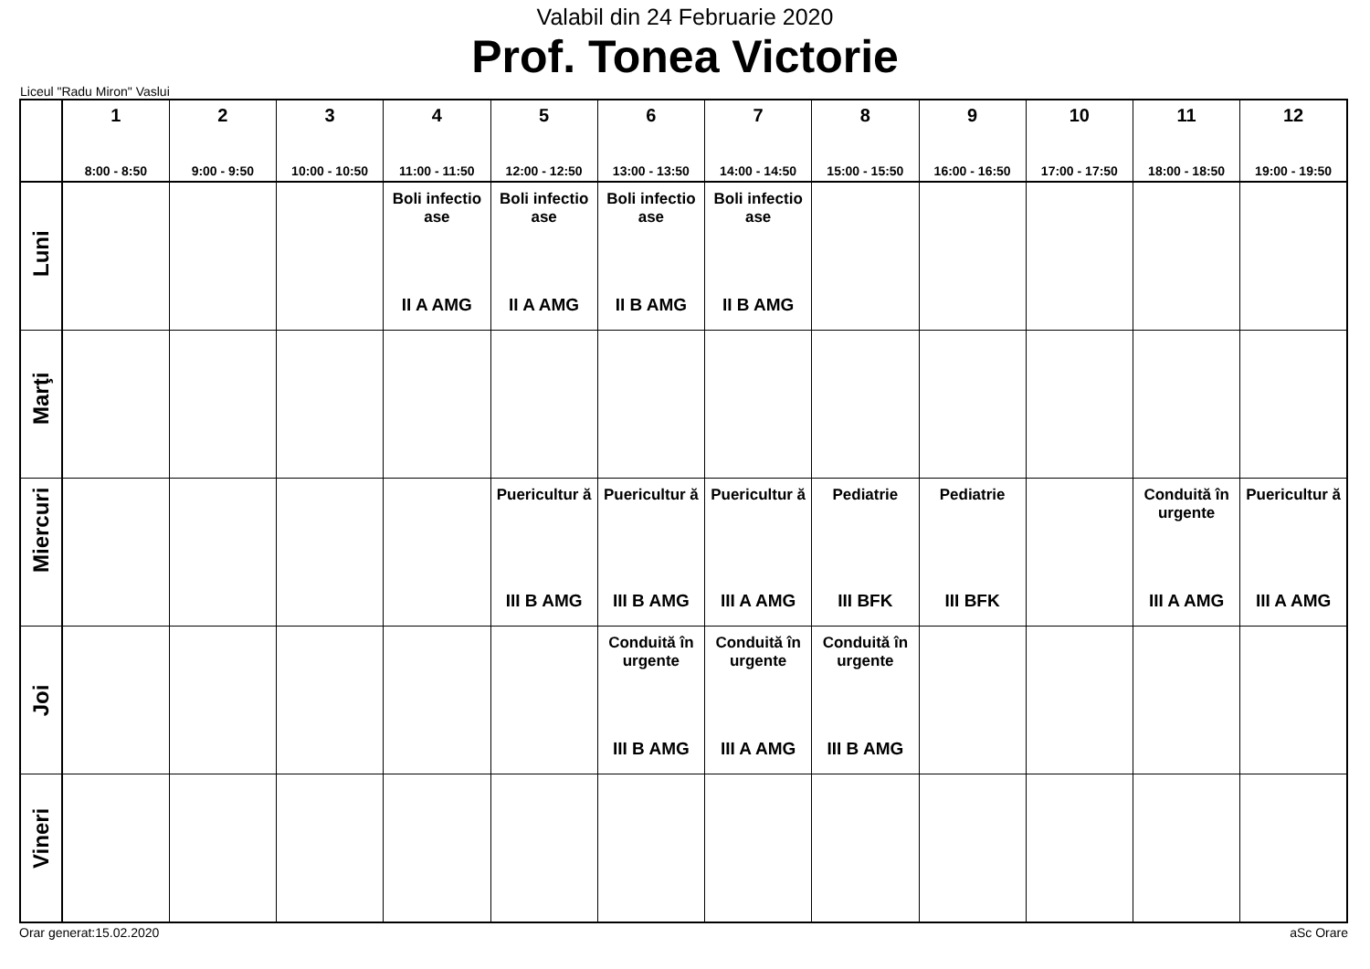Valabil din 24 Februarie 2020
Prof. Tonea Victorie
Liceul "Radu Miron" Vaslui
| | 1 8:00 - 8:50 | 2 9:00 - 9:50 | 3 10:00 - 10:50 | 4 11:00 - 11:50 | 5 12:00 - 12:50 | 6 13:00 - 13:50 | 7 14:00 - 14:50 | 8 15:00 - 15:50 | 9 16:00 - 16:50 | 10 17:00 - 17:50 | 11 18:00 - 18:50 | 12 19:00 - 19:50 |
| --- | --- | --- | --- | --- | --- | --- | --- | --- | --- | --- | --- | --- |
| Luni | | | | Boli infectio ase II A AMG | Boli infectio ase II A AMG | Boli infectio ase II B AMG | Boli infectio ase II B AMG | | | | | |
| Marţi | | | | | | | | | | | | |
| Miercuri | | | | | Puericultur ă III B AMG | Puericultur ă III B AMG | Puericultur ă III A AMG | Pediatrie III BFK | Pediatrie III BFK | | Conduită în urgente III A AMG | Puericultur ă III A AMG |
| Joi | | | | | | Conduită în urgente III B AMG | Conduită în urgente III A AMG | Conduită în urgente III B AMG | | | | |
| Vineri | | | | | | | | | | | | |
Orar generat:15.02.2020 aSc Orare